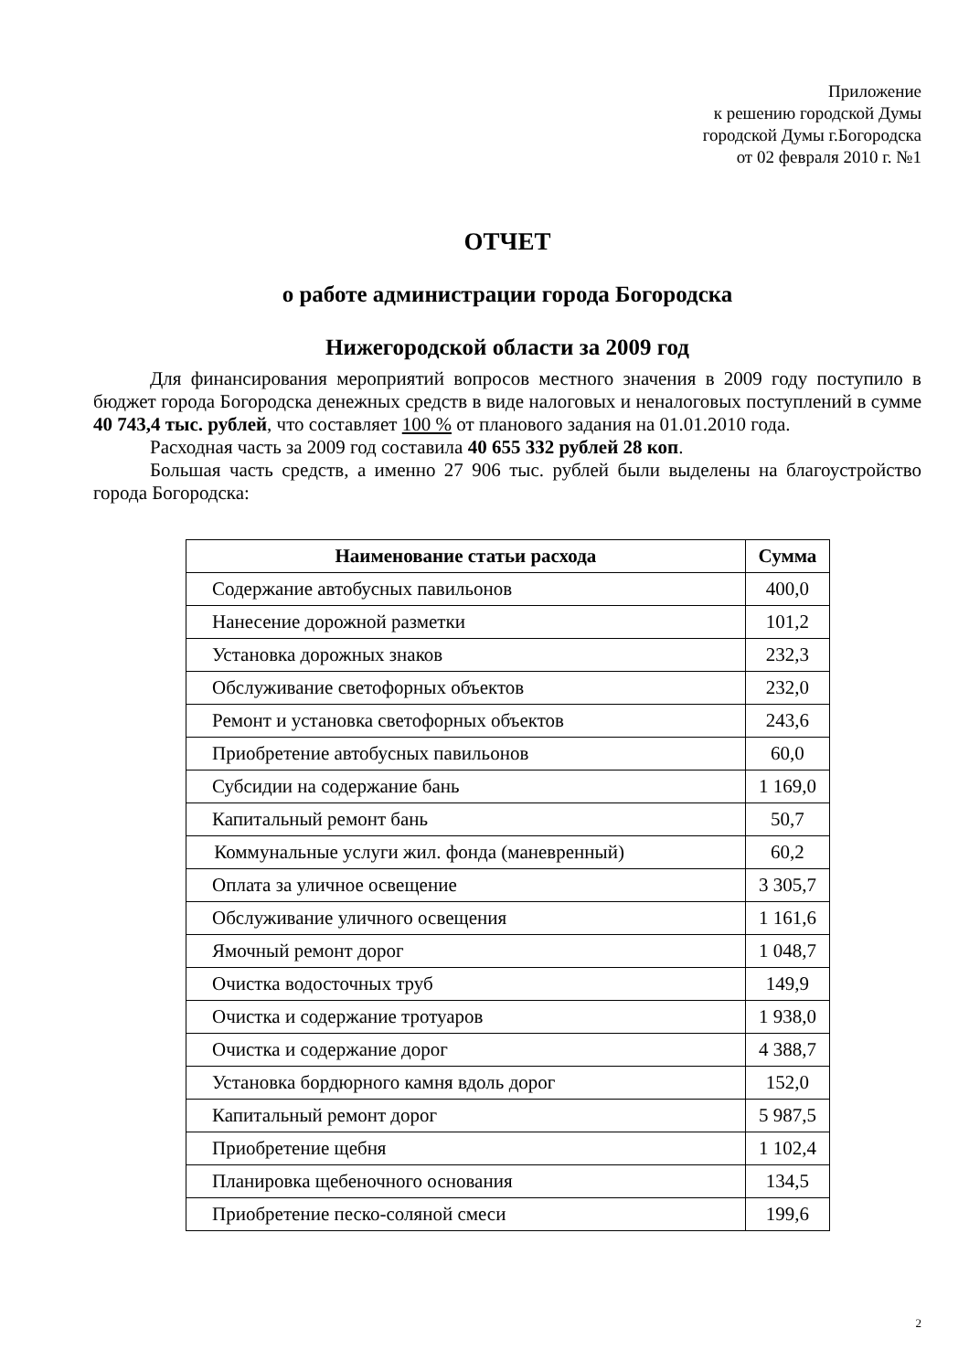Приложение
к решению городской Думы
городской Думы г.Богородска
от 02 февраля 2010 г. №1
ОТЧЕТ
о работе администрации города Богородска
Нижегородской области за 2009 год
Для финансирования мероприятий вопросов местного значения в 2009 году поступило в бюджет города Богородска денежных средств в виде налоговых и неналоговых поступлений в сумме 40 743,4 тыс. рублей, что составляет 100 % от планового задания на 01.01.2010 года.
Расходная часть за 2009 год составила 40 655 332 рублей 28 коп.
Большая часть средств, а именно 27 906 тыс. рублей были выделены на благоустройство города Богородска:
| Наименование статьи расхода | Сумма |
| --- | --- |
| Содержание автобусных павильонов | 400,0 |
| Нанесение дорожной разметки | 101,2 |
| Установка дорожных знаков | 232,3 |
| Обслуживание светофорных объектов | 232,0 |
| Ремонт и установка светофорных объектов | 243,6 |
| Приобретение автобусных павильонов | 60,0 |
| Субсидии на содержание бань | 1 169,0 |
| Капитальный ремонт бань | 50,7 |
| Коммунальные услуги жил. фонда (маневренный) | 60,2 |
| Оплата за уличное освещение | 3 305,7 |
| Обслуживание уличного освещения | 1 161,6 |
| Ямочный ремонт дорог | 1 048,7 |
| Очистка водосточных труб | 149,9 |
| Очистка и содержание тротуаров | 1 938,0 |
| Очистка и содержание дорог | 4 388,7 |
| Установка бордюрного камня вдоль дорог | 152,0 |
| Капитальный ремонт дорог | 5 987,5 |
| Приобретение щебня | 1 102,4 |
| Планировка щебеночного основания | 134,5 |
| Приобретение песко-соляной смеси | 199,6 |
2